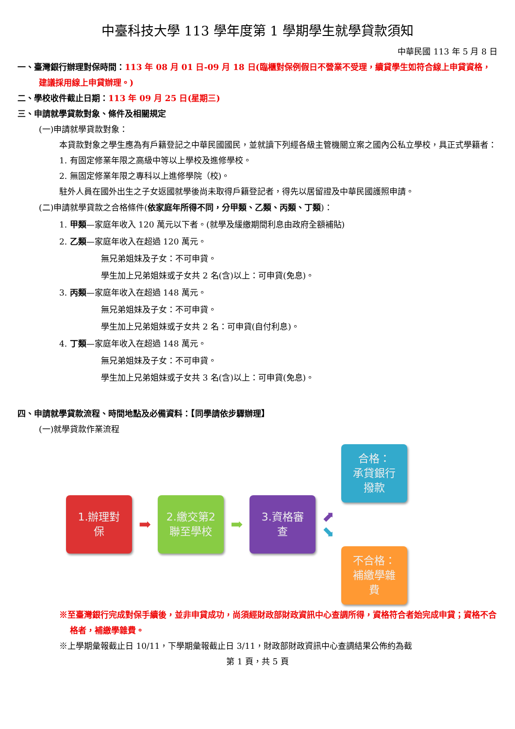中臺科技大學 113 學年度第 1 學期學生就學貸款須知
中華民國 113 年 5 月 8 日
一、臺灣銀行辦理對保時間：113 年 08 月 01 日-09 月 18 日(臨櫃對保例假日不營業不受理，續貸學生如符合線上申貸資格，建議採用線上申貸辦理。)
二、學校收件截止日期：113 年 09 月 25 日(星期三)
三、申請就學貸款對象、條件及相關規定
(一)申請就學貸款對象：
本貸款對象之學生應為有戶籍登記之中華民國國民，並就讀下列經各級主管機關立案之國內公私立學校，具正式學籍者：
1. 有固定修業年限之高級中等以上學校及進修學校。
2. 無固定修業年限之專科以上進修學院（校)。
駐外人員在國外出生之子女返國就學後尚未取得戶籍登記者，得先以居留證及中華民國護照申請。
(二)申請就學貸款之合格條件(依家庭年所得不同，分甲類、乙類、丙類、丁類)：
1. 甲類—家庭年收入 120 萬元以下者。(就學及緩繳期間利息由政府全額補貼)
2. 乙類—家庭年收入在超過 120 萬元。
無兄弟姐妹及子女：不可申貸。
學生加上兄弟姐妹或子女共 2 名(含)以上：可申貸(免息)。
3. 丙類—家庭年收入在超過 148 萬元。
無兄弟姐妹及子女：不可申貸。
學生加上兄弟姐妹或子女共 2 名：可申貸(自付利息)。
4. 丁類—家庭年收入在超過 148 萬元。
無兄弟姐妹及子女：不可申貸。
學生加上兄弟姐妹或子女共 3 名(含)以上：可申貸(免息)。
四、申請就學貸款流程、時間地點及必備資料：【同學請依步驟辦理】
(一)就學貸款作業流程
1.辦理對
保
➡
2.繳交第2
聯至學校
➡
3.資格審
查
⬈
⬊
合格：
承貸銀行
撥款
不合格：
補繳學雜
費
※至臺灣銀行完成對保手續後，並非申貸成功，尚須經財政部財政資訊中心查調所得，資格符合者始完成申貸；資格不合格者，補繳學雜費。
※上學期彙報截止日 10/11，下學期彙報截止日 3/11，財政部財政資訊中心查調結果公佈約為截
第 1 頁，共 5 頁